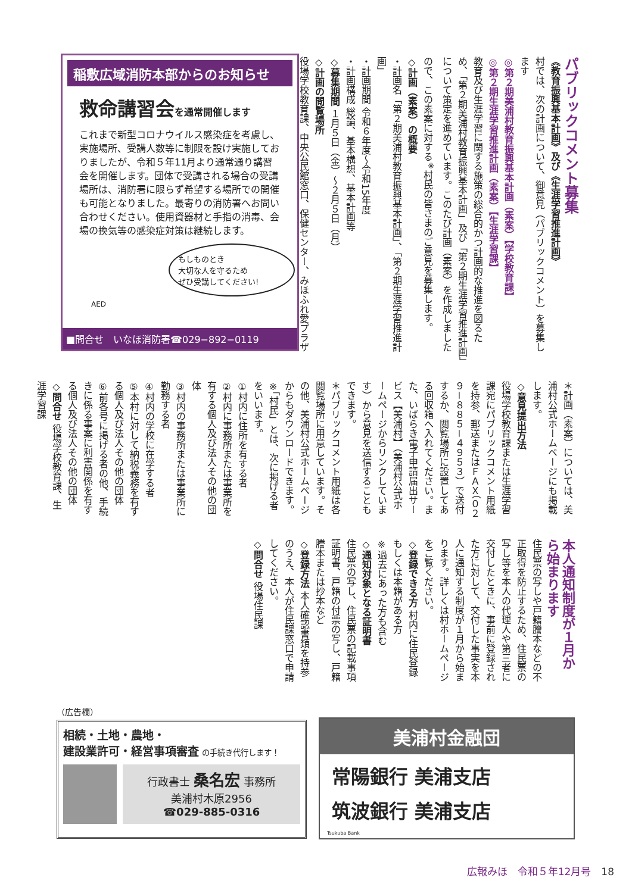パブリックコメント募集
《教育振興基本計画》及び《生涯学習推進計画》
村では、次の計画について、御意見（パブリックコメント）を募集します
◎第２期美浦村教育振興基本計画（素案）【学校教育課】
◎第２期生涯学習推進計画（素案）【生涯学習課】
教育及び生涯学習に関する施策の総合的かつ計画的な推進を図るため、「第２期美浦村教育振興基本計画」及び「第２期生涯学習推進計画」について策定を進めています。このたび計画（素案）を作成しましたので、この素案に対する<sup>※</sup>村民の皆さまのご意見を募集します。
◇計画（素案）の概要
・計画名「第２期美浦村教育振興基本計画」、「第２期生涯学習推進計画」
・計画期間 令和６年度～令和15年度
・計画構成 総論、基本構想、基本計画等
◇募集期間 １月５日（金）～２月５日（月）
◇計画の閲覧場所
役場学校教育課、中央公民館窓口、保健センター、みほふれ愛プラザ
稲敷広域消防本部からのお知らせ
救命講習会を通常開催します
これまで新型コロナウイルス感染症を考慮し、実施場所、受講人数等に制限を設け実施しておりましたが、令和５年11月より通常通り講習会を開催します。団体で受講される場合の受講場所は、消防署に限らず希望する場所での開催も可能となりました。最寄りの消防署へお問い合わせください。使用資器材と手指の消毒、会場の換気等の感染症対策は継続します。
もしものとき
大切な人を守るため
ぜひ受講してください!
AED
■問合せ　いなほ消防署☎029−892−0119
＊計画（素案）については、美浦村公式ホームページにも掲載します。
◇意見提出方法
役場学校教育課または生涯学習課宛にパブリックコメント用紙を持参、郵送またはＦＡＸ（０２９－８８５－４９５３）で送付するか、閲覧場所に設置してある回収箱へ入れてください。また、いばらき電子申請届出サービス【美浦村】（美浦村公式ホームページからリンクしています）から意見を送信することもできます。
＊パブリックコメント用紙は各閲覧場所に用意しています。その他、美浦村公式ホームページからもダウンロードできます。
※「村民」とは、次に掲げる者をいいます。
①村内に住所を有する者
②村内に事務所または事業所を有する個人及び法人その他の団体
③村内の事務所または事業所に勤務する者
④村内の学校に在学する者
⑤本村に対して納税義務を有する個人及び法人その他の団体
⑥前各号に掲げる者の他、手続きに係る事案に利害関係を有する個人及び法人その他の団体
◇問合せ 役場学校教育課、生涯学習課
本人通知制度が１月から始まります
住民票の写しや戸籍謄本などの不正取得を防止するため、住民票の写し等を本人の代理人や第三者に交付したときに、事前に登録された方に対して、交付した事実を本人に通知する制度が１月から始まります。詳しくは村ホームページをご覧ください。
◇登録できる方 村内に住民登録もしくは本籍がある方
※過去にあった方も含む
◇通知対象となる証明書
住民票の写し、住民票の記載事項証明書、戸籍の付票の写し、戸籍謄本または抄本など
◇登録方法 本人確認書類を持参のうえ、本人が住民課窓口で申請してください。
◇問合せ 役場住民課
（広告欄）
相続・土地・農地・
建設業許可・経営事項審査 の手続き代行します！
行政書士 桑名宏 事務所
美浦村木原2956
☎029-885-0316
美浦村金融団
常陽銀行 美浦支店
筑波銀行 美浦支店
Tsukuba Bank
広報みほ　令和５年12月号　18